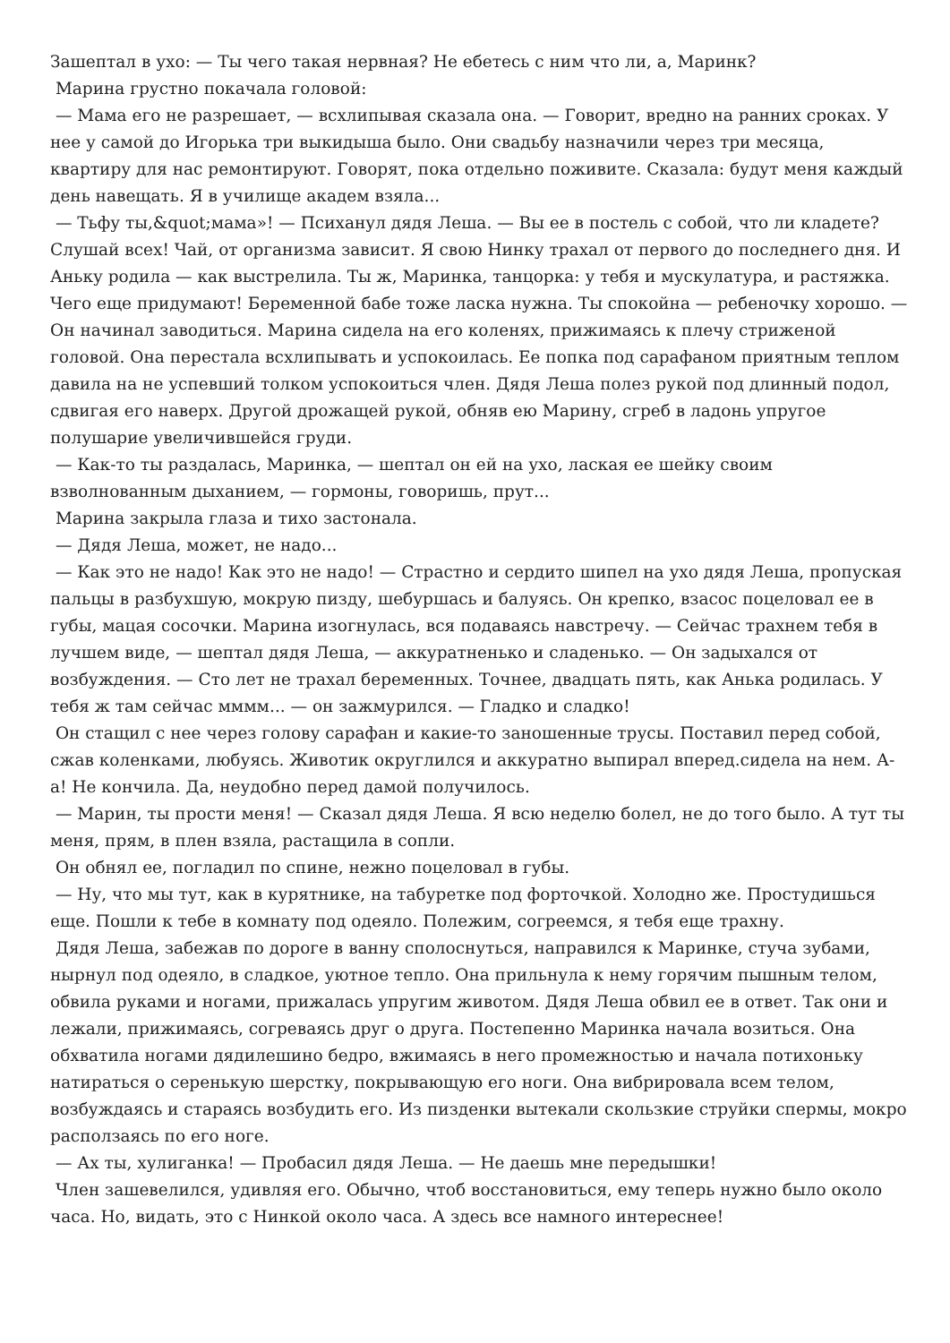Зашептал в ухо: — Ты чего такая нервная? Не ебетесь с ним что ли, а, Маринк?
Марина грустно покачала головой:
— Мама его не разрешает, — всхлипывая сказала она. — Говорит, вредно на ранних сроках. У нее у самой до Игорька три выкидыша было. Они свадьбу назначили через три месяца, квартиру для нас ремонтируют. Говорят, пока отдельно поживите. Сказала: будут меня каждый день навещать. Я в училище академ взяла...
— Тьфу ты,&quot;мама»! — Психанул дядя Леша. — Вы ее в постель с собой, что ли кладете? Слушай всех! Чай, от организма зависит. Я свою Нинку трахал от первого до последнего дня. И Аньку родила — как выстрелила. Ты ж, Маринка, танцорка: у тебя и мускулатура, и растяжка. Чего еще придумают! Беременной бабе тоже ласка нужна. Ты спокойна — ребеночку хорошо. — Он начинал заводиться. Марина сидела на его коленях, прижимаясь к плечу стриженой головой. Она перестала всхлипывать и успокоилась. Ее попка под сарафаном приятным теплом давила на не успевший толком успокоиться член. Дядя Леша полез рукой под длинный подол, сдвигая его наверх. Другой дрожащей рукой, обняв ею Марину, сгреб в ладонь упругое полушарие увеличившейся груди.
— Как-то ты раздалась, Маринка, — шептал он ей на ухо, лаская ее шейку своим взволнованным дыханием, — гормоны, говоришь, прут...
Марина закрыла глаза и тихо застонала.
— Дядя Леша, может, не надо...
— Как это не надо! Как это не надо! — Страстно и сердито шипел на ухо дядя Леша, пропуская пальцы в разбухшую, мокрую пизду, шебуршась и балуясь. Он крепко, взасос поцеловал ее в губы, мацая сосочки. Марина изогнулась, вся подаваясь навстречу. — Сейчас трахнем тебя в лучшем виде, — шептал дядя Леша, — аккуратненько и сладенько. — Он задыхался от возбуждения. — Сто лет не трахал беременных. Точнее, двадцать пять, как Анька родилась. У тебя ж там сейчас мммм... — он зажмурился. — Гладко и сладко!
Он стащил с нее через голову сарафан и какие-то заношенные трусы. Поставил перед собой, сжав коленками, любуясь. Животик округлился и аккуратно выпирал вперед.сидела на нем. А-а! Не кончила. Да, неудобно перед дамой получилось.
— Марин, ты прости меня! — Сказал дядя Леша. Я всю неделю болел, не до того было. А тут ты меня, прям, в плен взяла, растащила в сопли.
Он обнял ее, погладил по спине, нежно поцеловал в губы.
— Ну, что мы тут, как в курятнике, на табуретке под форточкой. Холодно же. Простудишься еще. Пошли к тебе в комнату под одеяло. Полежим, согреемся, я тебя еще трахну.
Дядя Леша, забежав по дороге в ванну сполоснуться, направился к Маринке, стуча зубами, нырнул под одеяло, в сладкое, уютное тепло. Она прильнула к нему горячим пышным телом, обвила руками и ногами, прижалась упругим животом. Дядя Леша обвил ее в ответ. Так они и лежали, прижимаясь, согреваясь друг о друга. Постепенно Маринка начала возиться. Она обхватила ногами дядилешино бедро, вжимаясь в него промежностью и начала потихоньку натираться о серенькую шерстку, покрывающую его ноги. Она вибрировала всем телом, возбуждаясь и стараясь возбудить его. Из пизденки вытекали скользкие струйки спермы, мокро расползаясь по его ноге.
— Ах ты, хулиганка! — Пробасил дядя Леша. — Не даешь мне передышки!
Член зашевелился, удивляя его. Обычно, чтоб восстановиться, ему теперь нужно было около часа. Но, видать, это с Нинкой около часа. А здесь все намного интереснее!